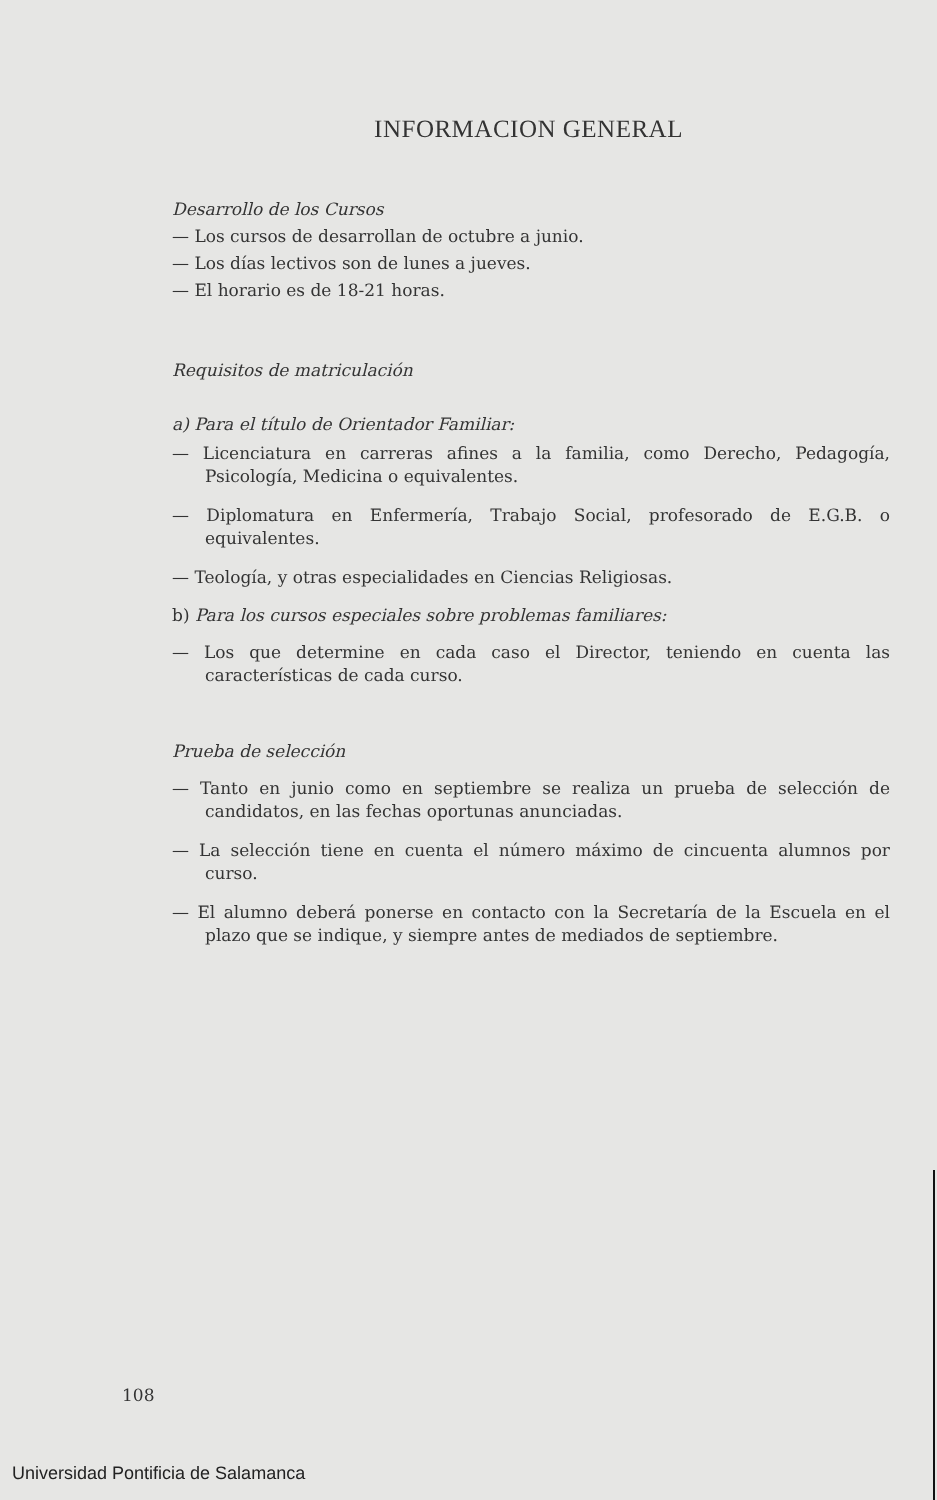INFORMACION GENERAL
Desarrollo de los Cursos
— Los cursos de desarrollan de octubre a junio.
— Los días lectivos son de lunes a jueves.
— El horario es de 18-21 horas.
Requisitos de matriculación
a) Para el título de Orientador Familiar:
— Licenciatura en carreras afines a la familia, como Derecho, Pedagogía, Psicología, Medicina o equivalentes.
— Diplomatura en Enfermería, Trabajo Social, profesorado de E.G.B. o equivalentes.
— Teología, y otras especialidades en Ciencias Religiosas.
b) Para los cursos especiales sobre problemas familiares:
— Los que determine en cada caso el Director, teniendo en cuenta las características de cada curso.
Prueba de selección
— Tanto en junio como en septiembre se realiza un prueba de selección de candidatos, en las fechas oportunas anunciadas.
— La selección tiene en cuenta el número máximo de cincuenta alumnos por curso.
— El alumno deberá ponerse en contacto con la Secretaría de la Escuela en el plazo que se indique, y siempre antes de mediados de septiembre.
108
Universidad Pontificia de Salamanca